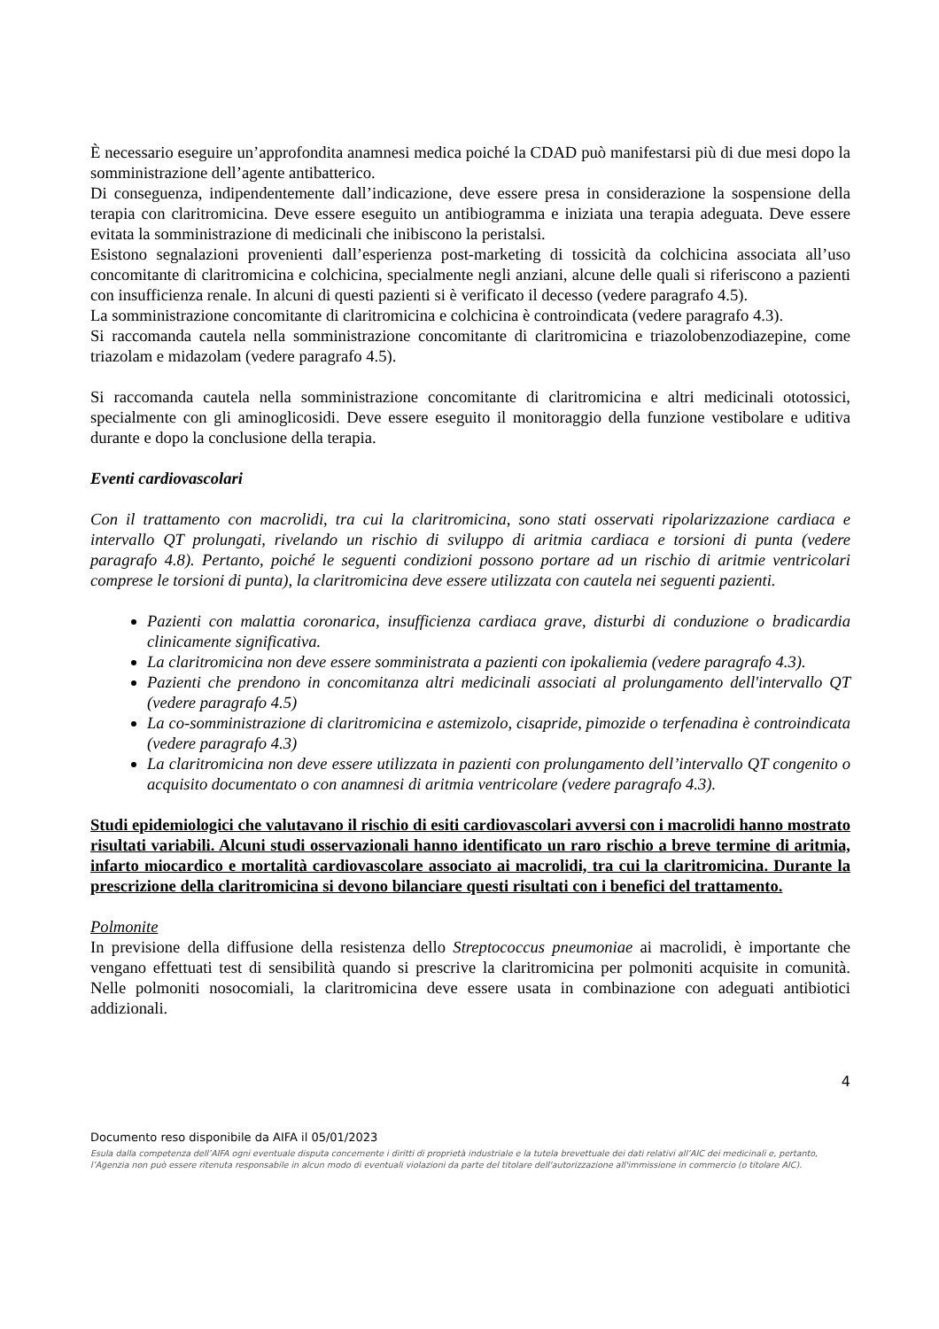È necessario eseguire un’approfondita anamnesi medica poiché la CDAD può manifestarsi più di due mesi dopo la somministrazione dell’agente antibatterico.
Di conseguenza, indipendentemente dall’indicazione, deve essere presa in considerazione la sospensione della terapia con claritromicina. Deve essere eseguito un antibiogramma e iniziata una terapia adeguata. Deve essere evitata la somministrazione di medicinali che inibiscono la peristalsi.
Esistono segnalazioni provenienti dall’esperienza post-marketing di tossicità da colchicina associata all’uso concomitante di claritromicina e colchicina, specialmente negli anziani, alcune delle quali si riferiscono a pazienti con insufficienza renale. In alcuni di questi pazienti si è verificato il decesso (vedere paragrafo 4.5).
La somministrazione concomitante di claritromicina e colchicina è controindicata (vedere paragrafo 4.3).
Si raccomanda cautela nella somministrazione concomitante di claritromicina e triazolobenzodiazepine, come triazolam e midazolam (vedere paragrafo 4.5).
Si raccomanda cautela nella somministrazione concomitante di claritromicina e altri medicinali ototossici, specialmente con gli aminoglicosidi. Deve essere eseguito il monitoraggio della funzione vestibolare e uditiva durante e dopo la conclusione della terapia.
Eventi cardiovascolari
Con il trattamento con macrolidi, tra cui la claritromicina, sono stati osservati ripolarizzazione cardiaca e intervallo QT prolungati, rivelando un rischio di sviluppo di aritmia cardiaca e torsioni di punta (vedere paragrafo 4.8). Pertanto, poiché le seguenti condizioni possono portare ad un rischio di aritmie ventricolari comprese le torsioni di punta), la claritromicina deve essere utilizzata con cautela nei seguenti pazienti.
Pazienti con malattia coronarica, insufficienza cardiaca grave, disturbi di conduzione o bradicardia clinicamente significativa.
La claritromicina non deve essere somministrata a pazienti con ipokaliemia (vedere paragrafo 4.3).
Pazienti che prendono in concomitanza altri medicinali associati al prolungamento dell'intervallo QT (vedere paragrafo 4.5)
La co-somministrazione di claritromicina e astemizolo, cisapride, pimozide o terfenadina è controindicata (vedere paragrafo 4.3)
La claritromicina non deve essere utilizzata in pazienti con prolungamento dell’intervallo QT congenito o acquisito documentato o con anamnesi di aritmia ventricolare (vedere paragrafo 4.3).
Studi epidemiologici che valutavano il rischio di esiti cardiovascolari avversi con i macrolidi hanno mostrato risultati variabili. Alcuni studi osservazionali hanno identificato un raro rischio a breve termine di aritmia, infarto miocardico e mortalità cardiovascolare associato ai macrolidi, tra cui la claritromicina. Durante la prescrizione della claritromicina si devono bilanciare questi risultati con i benefici del trattamento.
Polmonite
In previsione della diffusione della resistenza dello Streptococcus pneumoniae ai macrolidi, è importante che vengano effettuati test di sensibilità quando si prescrive la claritromicina per polmoniti acquisite in comunità. Nelle polmoniti nosocomiali, la claritromicina deve essere usata in combinazione con adeguati antibiotici addizionali.
4
Documento reso disponibile da AIFA il 05/01/2023
Esula dalla competenza dell’AIFA ogni eventuale disputa concernente i diritti di proprietà industriale e la tutela brevettuale dei dati relativi all’AIC dei medicinali e, pertanto, l’Agenzia non può essere ritenuta responsabile in alcun modo di eventuali violazioni da parte del titolare dell'autorizzazione all'immissione in commercio (o titolare AIC).